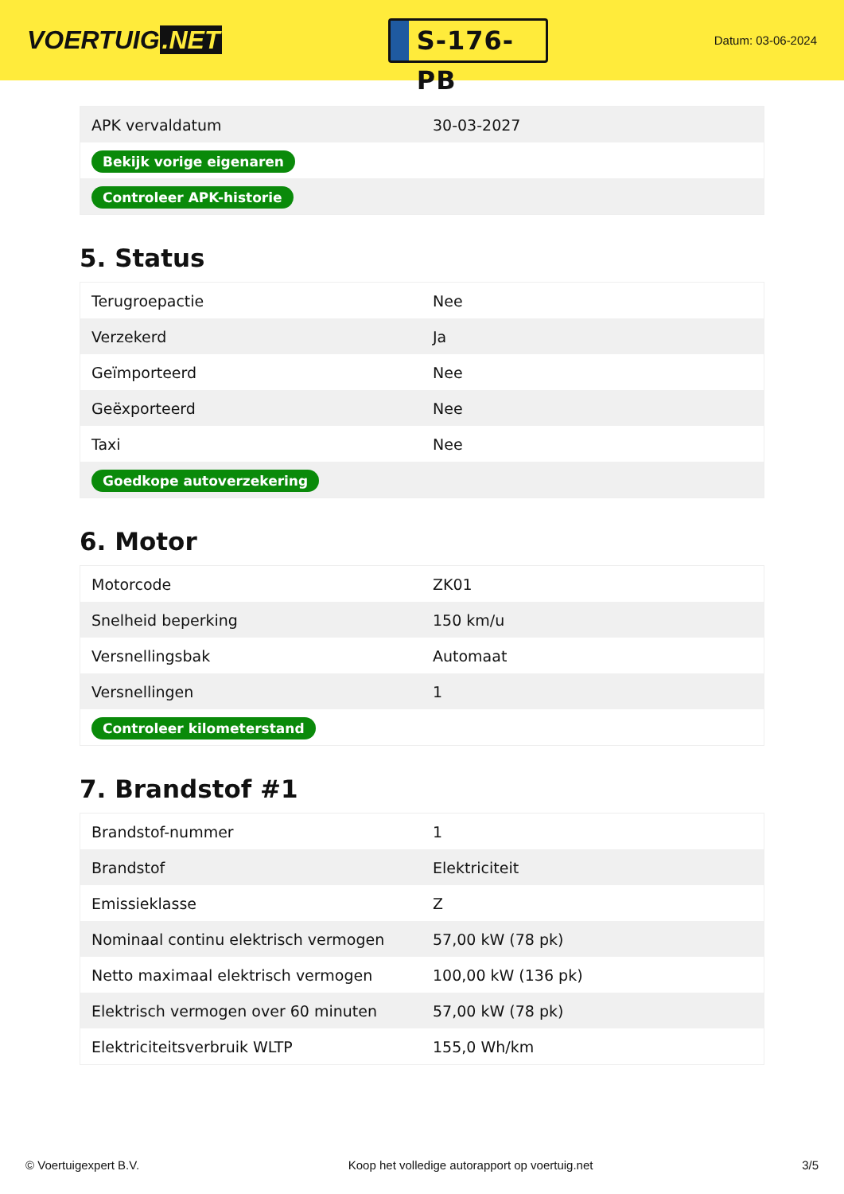VOERTUIG.NET
S-176-PB
Datum: 03-06-2024
| APK vervaldatum | 30-03-2027 |
| Bekijk vorige eigenaren | |
| Controleer APK-historie | |
5. Status
| Terugroepactie | Nee |
| Verzekerd | Ja |
| Geïmporteerd | Nee |
| Geëxporteerd | Nee |
| Taxi | Nee |
| Goedkope autoverzekering | |
6. Motor
| Motorcode | ZK01 |
| Snelheid beperking | 150 km/u |
| Versnellingsbak | Automaat |
| Versnellingen | 1 |
| Controleer kilometerstand | |
7. Brandstof #1
| Brandstof-nummer | 1 |
| Brandstof | Elektriciteit |
| Emissieklasse | Z |
| Nominaal continu elektrisch vermogen | 57,00 kW (78 pk) |
| Netto maximaal elektrisch vermogen | 100,00 kW (136 pk) |
| Elektrisch vermogen over 60 minuten | 57,00 kW (78 pk) |
| Elektriciteitsverbruik WLTP | 155,0 Wh/km |
© Voertuigexpert B.V. Koop het volledige autorapport op voertuig.net 3/5